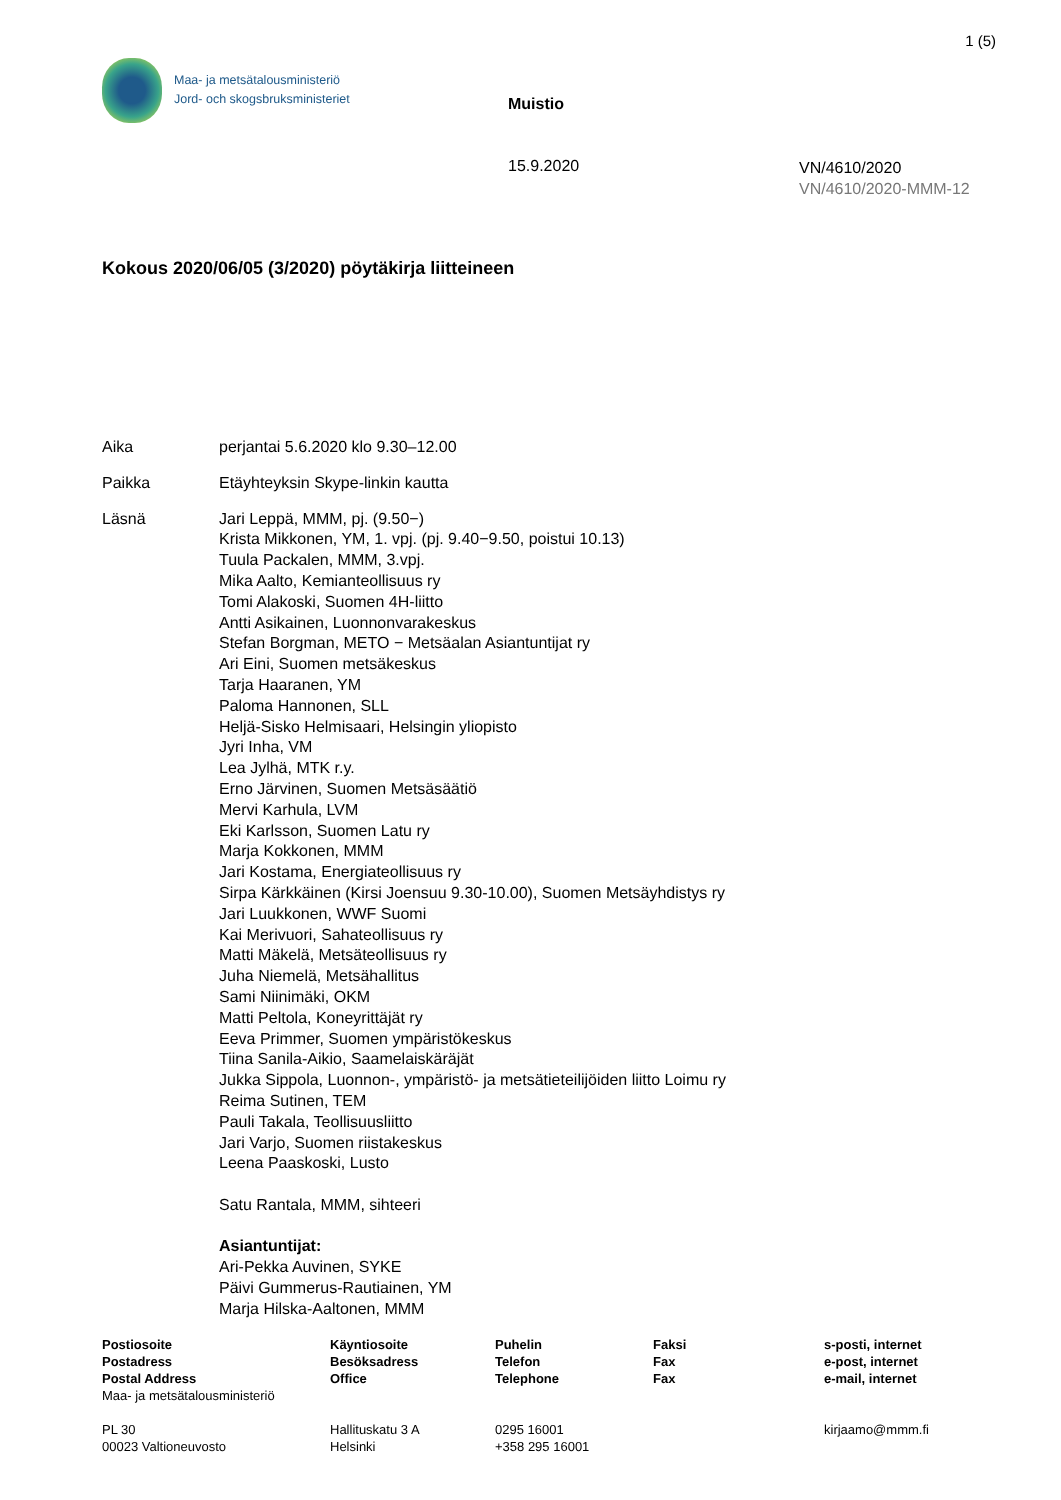1 (5)
Maa- ja metsätalousministeriö
Jord- och skogsbruksministeriet
Muistio
15.9.2020
VN/4610/2020
VN/4610/2020-MMM-12
Kokous 2020/06/05 (3/2020) pöytäkirja liitteineen
Aika perjantai 5.6.2020 klo 9.30–12.00
Paikka Etäyhteyksin Skype-linkin kautta
Läsnä Jari Leppä, MMM, pj. (9.50−)
Krista Mikkonen, YM, 1. vpj. (pj. 9.40−9.50, poistui 10.13)
Tuula Packalen, MMM, 3.vpj.
Mika Aalto, Kemianteollisuus ry
Tomi Alakoski, Suomen 4H-liitto
Antti Asikainen, Luonnonvarakeskus
Stefan Borgman, METO − Metsäalan Asiantuntijat ry
Ari Eini, Suomen metsäkeskus
Tarja Haaranen, YM
Paloma Hannonen, SLL
Heljä-Sisko Helmisaari, Helsingin yliopisto
Jyri Inha, VM
Lea Jylhä, MTK r.y.
Erno Järvinen, Suomen Metsäsäätiö
Mervi Karhula, LVM
Eki Karlsson, Suomen Latu ry
Marja Kokkonen, MMM
Jari Kostama, Energiateollisuus ry
Sirpa Kärkkäinen (Kirsi Joensuu 9.30-10.00), Suomen Metsäyhdistys ry
Jari Luukkonen, WWF Suomi
Kai Merivuori, Sahateollisuus ry
Matti Mäkelä, Metsäteollisuus ry
Juha Niemelä, Metsähallitus
Sami Niinimäki, OKM
Matti Peltola, Koneyrittäjät ry
Eeva Primmer, Suomen ympäristökeskus
Tiina Sanila-Aikio, Saamelaiskäräjät
Jukka Sippola, Luonnon-, ympäristö- ja metsätieteilijöiden liitto Loimu ry
Reima Sutinen, TEM
Pauli Takala, Teollisuusliitto
Jari Varjo, Suomen riistakeskus
Leena Paaskoski, Lusto
Satu Rantala, MMM, sihteeri
Asiantuntijat:
Ari-Pekka Auvinen, SYKE
Päivi Gummerus-Rautiainen, YM
Marja Hilska-Aaltonen, MMM
| Postiosoite Postadress Postal Address Maa- ja metsätalousministeriö | Käyntiosoite Besöksadress Office | Puhelin Telefon Telephone | Faksi Fax Fax | s-posti, internet e-post, internet e-mail, internet |
| PL 30 00023 Valtioneuvosto | Hallituskatu 3 A Helsinki | 0295 16001 +358 295 16001 | | kirjaamo@mmm.fi |